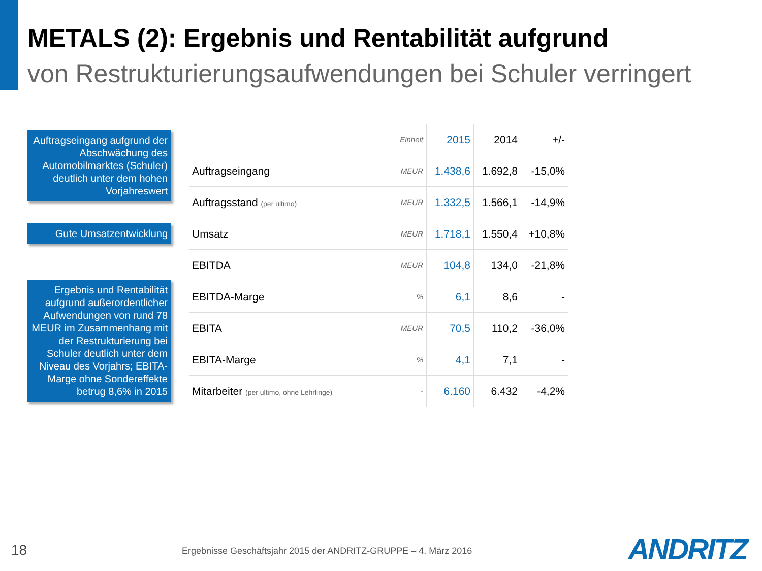METALS (2): Ergebnis und Rentabilität aufgrund
von Restrukturierungsaufwendungen bei Schuler verringert
Auftragseingang aufgrund der Abschwächung des Automobilmarktes (Schuler) deutlich unter dem hohen Vorjahreswert
Gute Umsatzentwicklung
Ergebnis und Rentabilität aufgrund außerordentlicher Aufwendungen von rund 78 MEUR im Zusammenhang mit der Restrukturierung bei Schuler deutlich unter dem Niveau des Vorjahrs; EBITA-Marge ohne Sondereffekte betrug 8,6% in 2015
| | Einheit | 2015 | 2014 | +/- |
| --- | --- | --- | --- | --- |
| Auftragseingang | MEUR | 1.438,6 | 1.692,8 | -15,0% |
| Auftragsstand (per ultimo) | MEUR | 1.332,5 | 1.566,1 | -14,9% |
| Umsatz | MEUR | 1.718,1 | 1.550,4 | +10,8% |
| EBITDA | MEUR | 104,8 | 134,0 | -21,8% |
| EBITDA-Marge | % | 6,1 | 8,6 | - |
| EBITA | MEUR | 70,5 | 110,2 | -36,0% |
| EBITA-Marge | % | 4,1 | 7,1 | - |
| Mitarbeiter (per ultimo, ohne Lehrlinge) | - | 6.160 | 6.432 | -4,2% |
18
Ergebnisse Geschäftsjahr 2015 der ANDRITZ-GRUPPE – 4. März 2016
ANDRITZ